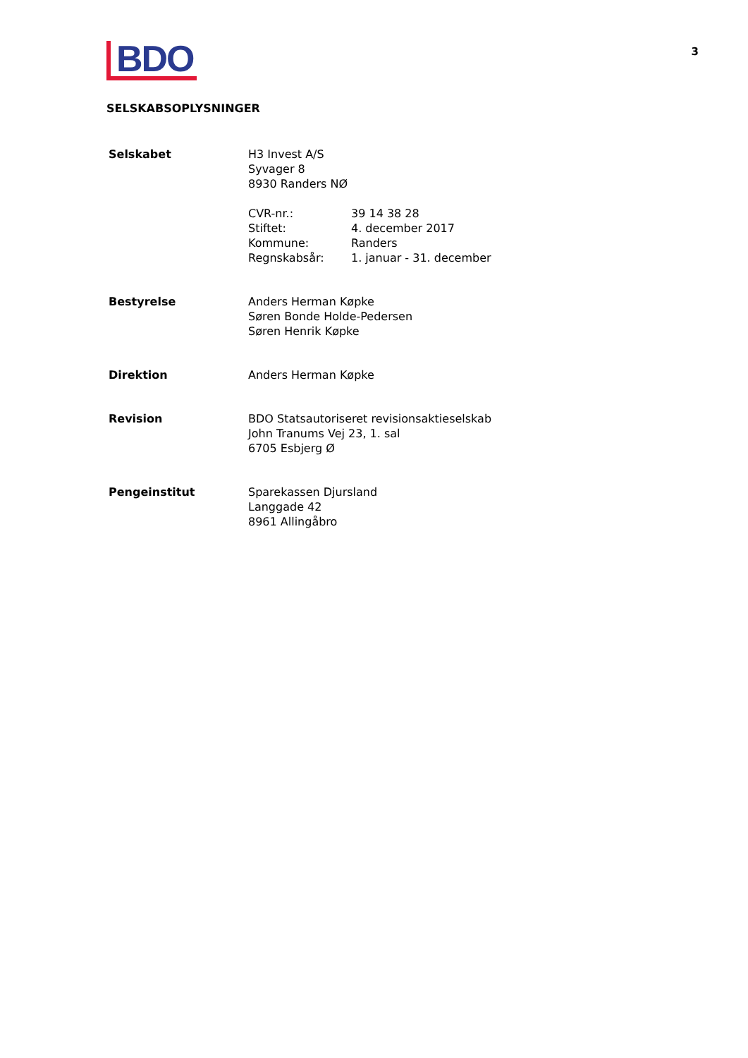BDO
3
SELSKABSOPLYSNINGER
Selskabet H3 Invest A/S
Syvager 8
8930 Randers NØ
CVR-nr.:
39 14 38 28
Stiftet:
4. december 2017
Kommune:
Randers
Regnskabsår:
1. januar - 31. december
Bestyrelse Anders Herman Køpke
Søren Bonde Holde-Pedersen
Søren Henrik Køpke
Direktion Anders Herman Køpke
Revision BDO Statsautoriseret revisionsaktieselskab
John Tranums Vej 23, 1. sal
6705 Esbjerg Ø
Pengeinstitut Sparekassen Djursland
Langgade 42
8961 Allingåbro